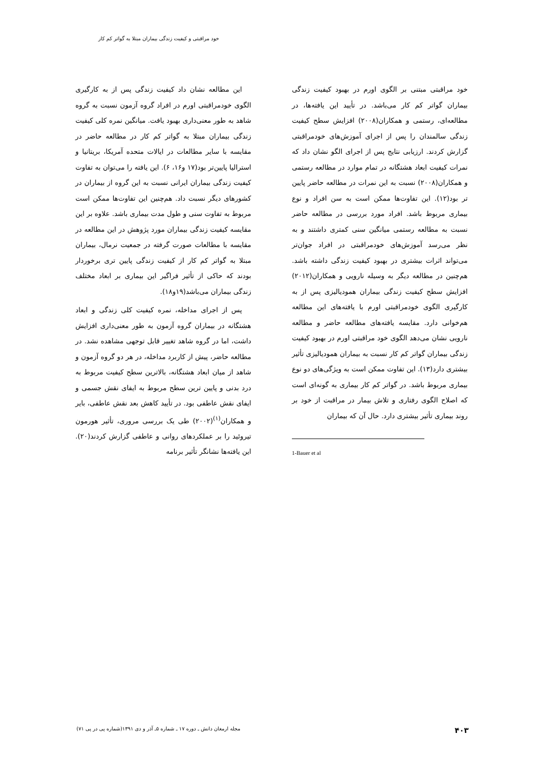خود مراقبتی و کیفیت زندگی بیماران مبتلا به گواتر کم کار
این مطالعه نشان داد کیفیت زندگی پس از به کارگیری الگوی خودمراقبتی اورم در افراد گروه آزمون نسبت به گروه شاهد به طور معنی‌داری بهبود یافت. میانگین نمره کلی کیفیت زندگی بیماران مبتلا به گواتر کم کار در مطالعه حاضر در مقایسه با سایر مطالعات در ایالات متحده آمریکا، بریتانیا و استرالیا پایین‌تر بود(۱۷ و۱۶، ۶). این یافته را می‌توان به تفاوت کیفیت زندگی بیماران ایرانی نسبت به این گروه از بیماران در کشورهای دیگر نسبت داد. هم‌چنین این تفاوت‌ها ممکن است مربوط به تفاوت سنی و طول مدت بیماری باشد. علاوه بر این مقایسه کیفیت زندگی بیماران مورد پژوهش در این مطالعه در مقایسه با مطالعات صورت گرفته در جمعیت نرمال، بیماران مبتلا به گواتر کم کار از کیفیت زندگی پایین تری برخوردار بودند که حاکی از تأثیر فراگیر این بیماری بر ابعاد مختلف زندگی بیماران می‌باشد(۱۹و۱۸).
پس از اجرای مداخله، نمره کیفیت کلی زندگی و ابعاد هشتگانه در بیماران گروه آزمون به طور معنی‌داری افزایش داشت، اما در گروه شاهد تغییر قابل توجهی مشاهده نشد. در مطالعه حاضر، پیش از کاربرد مداخله، در هر دو گروه آزمون و شاهد از میان ابعاد هشتگانه، بالاترین سطح کیفیت مربوط به درد بدنی و پایین ترین سطح مربوط به ایفای نقش جسمی و ایفای نقش عاطفی بود. در تأیید کاهش بعد نقش عاطفی، بایر و همکاران<sup>(۱)</sup>(۲۰۰۲) طی یک بررسی مروری، تأثیر هورمون تیروئید را بر عملکردهای روانی و عاطفی گزارش کردند(۲۰). این یافته‌ها نشانگر تأثیر برنامه
خود مراقبتی مبتنی بر الگوی اورم در بهبود کیفیت زندگی بیماران گواتر کم کار می‌باشد. در تأیید این یافته‌ها، در مطالعه‌ای، رستمی و همکاران(۲۰۰۸) افزایش سطح کیفیت زندگی سالمندان را پس از اجرای آموزش‌های خودمراقبتی گزارش کردند. ارزیابی نتایج پس از اجرای الگو نشان داد که نمرات کیفیت ابعاد هشتگانه در تمام موارد در مطالعه رستمی و همکاران(۲۰۰۸) نسبت به این نمرات در مطالعه حاضر پایین تر بود(۱۲). این تفاوت‌ها ممکن است به سن افراد و نوع بیماری مربوط باشد. افراد مورد بررسی در مطالعه حاضر نسبت به مطالعه رستمی میانگین سنی کمتری داشتند و به نظر می‌رسد آموزش‌های خودمراقبتی در افراد جوان‌تر می‌تواند اثرات بیشتری در بهبود کیفیت زندگی داشته باشد. هم‌چنین در مطالعه دیگر به وسیله نارویی و همکاران(۲۰۱۲) افزایش سطح کیفیت زندگی بیماران همودیالیزی پس از به کارگیری الگوی خودمراقبتی اورم با یافته‌های این مطالعه هم‌خوانی دارد. مقایسه یافته‌های مطالعه حاضر و مطالعه نارویی نشان می‌دهد الگوی خود مراقبتی اورم در بهبود کیفیت زندگی بیماران گواتر کم کار نسبت به بیماران همودیالیزی تأثیر بیشتری دارد(۱۳). این تفاوت ممکن است به ویژگی‌های دو نوع بیماری مربوط باشد. در گواتر کم کار بیماری به گونه‌ای است که اصلاح الگوی رفتاری و تلاش بیمار در مراقبت از خود بر روند بیماری تأثیر بیشتری دارد. حال آن که بیماران
1-Bauer et al
مجله ارمغان دانش ـ دوره ۱۷ ـ شماره ۵ـ آذر و دی ۱۳۹۱(شماره پی در پی ۷۱)
۴۰۳